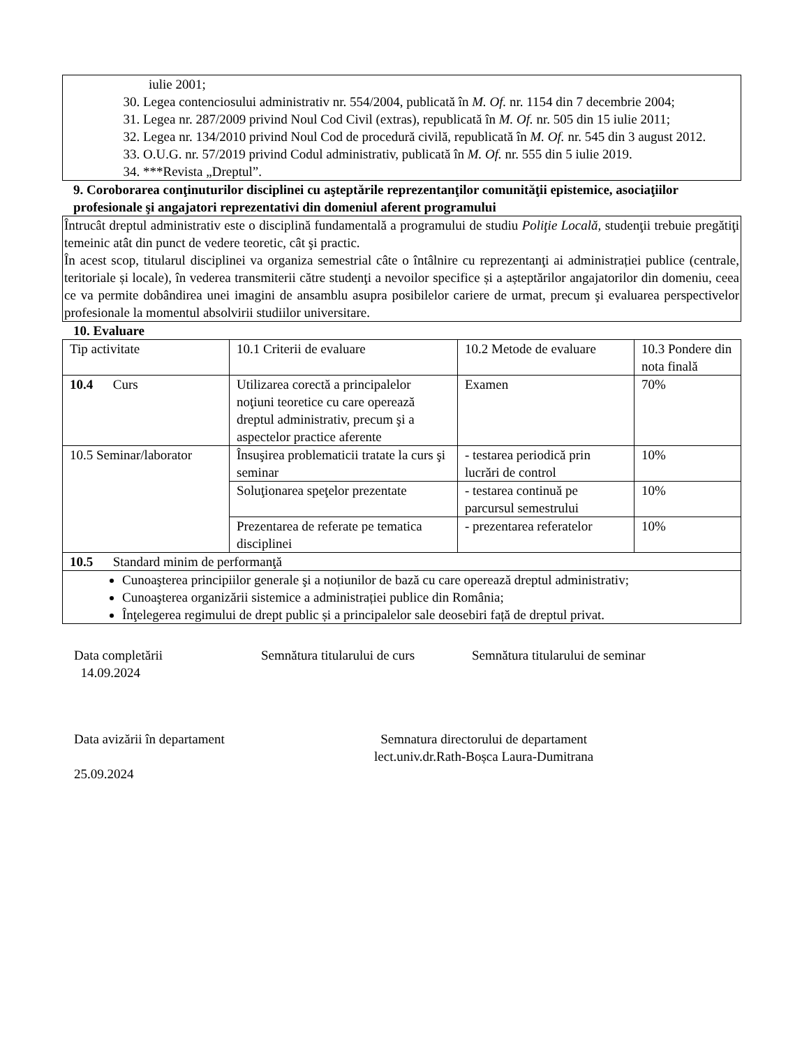iulie 2001;
30. Legea contenciosului administrativ nr. 554/2004, publicată în M. Of. nr. 1154 din 7 decembrie 2004;
31. Legea nr. 287/2009 privind Noul Cod Civil (extras), republicată în M. Of. nr. 505 din 15 iulie 2011;
32. Legea nr. 134/2010 privind Noul Cod de procedură civilă, republicată în M. Of. nr. 545 din 3 august 2012.
33. O.U.G. nr. 57/2019 privind Codul administrativ, publicată în M. Of. nr. 555 din 5 iulie 2019.
34. ***Revista „Dreptul”.
9. Coroborarea conţinuturilor disciplinei cu aşteptările reprezentanţilor comunităţii epistemice, asociaţiilor profesionale şi angajatori reprezentativi din domeniul aferent programului
Întrucât dreptul administrativ este o disciplină fundamentală a programului de studiu Poliţie Locală, studenţii trebuie pregătiţi temeinic atât din punct de vedere teoretic, cât şi practic.
În acest scop, titularul disciplinei va organiza semestrial câte o întâlnire cu reprezentanţi ai administrației publice (centrale, teritoriale și locale), în vederea transmiterii către studenţi a nevoilor specifice și a așteptărilor angajatorilor din domeniu, ceea ce va permite dobândirea unei imagini de ansamblu asupra posibilelor cariere de urmat, precum şi evaluarea perspectivelor profesionale la momentul absolvirii studiilor universitare.
10. Evaluare
| Tip activitate | 10.1 Criterii de evaluare | 10.2 Metode de evaluare | 10.3 Pondere din nota finală |
| 10.4 Curs | Utilizarea corectă a principalelor noţiuni teoretice cu care operează dreptul administrativ, precum şi a aspectelor practice aferente | Examen | 70% |
| 10.5 Seminar/laborator | Însuşirea problematicii tratate la curs şi seminar | - testarea periodică prin lucrări de control | 10% |
| | Soluţionarea speţelor prezentate | - testarea continuă pe parcursul semestrului | 10% |
| | Prezentarea de referate pe tematica disciplinei | - prezentarea referatelor | 10% |
| 10.5 Standard minim de performanţă | | | |
| Cunoaşterea principiilor generale şi a noțiunilor de bază cu care operează dreptul administrativ; Cunoaşterea organizării sistemice a administrației publice din România; Înţelegerea regimului de drept public și a principalelor sale deosebiri față de dreptul privat. | | | |
Data completării
14.09.2024
Semnătura titularului de curs
Semnătura titularului de seminar
Data avizării în departament
25.09.2024
Semnatura directorului de departament
lect.univ.dr.Rath-Boșca Laura-Dumitrana